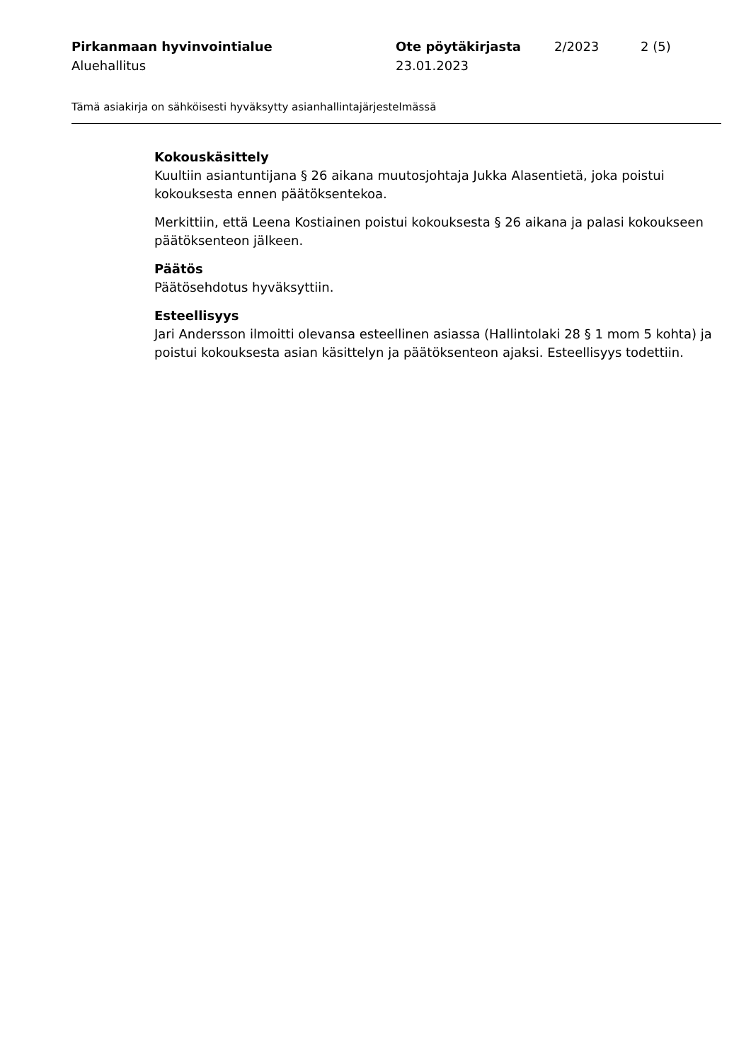Pirkanmaan hyvinvointialue
Aluehallitus
Ote pöytäkirjasta
23.01.2023
2/2023 2 (5)
Tämä asiakirja on sähköisesti hyväksytty asianhallintajärjestelmässä
Kokouskäsittely
Kuultiin asiantuntijana § 26 aikana muutosjohtaja Jukka Alasentietä, joka poistui kokouksesta ennen päätöksentekoa.
Merkittiin, että Leena Kostiainen poistui kokouksesta § 26 aikana ja palasi kokoukseen päätöksenteon jälkeen.
Päätös
Päätösehdotus hyväksyttiin.
Esteellisyys
Jari Andersson ilmoitti olevansa esteellinen asiassa (Hallintolaki 28 § 1 mom 5 kohta) ja poistui kokouksesta asian käsittelyn ja päätöksenteon ajaksi. Esteellisyys todettiin.